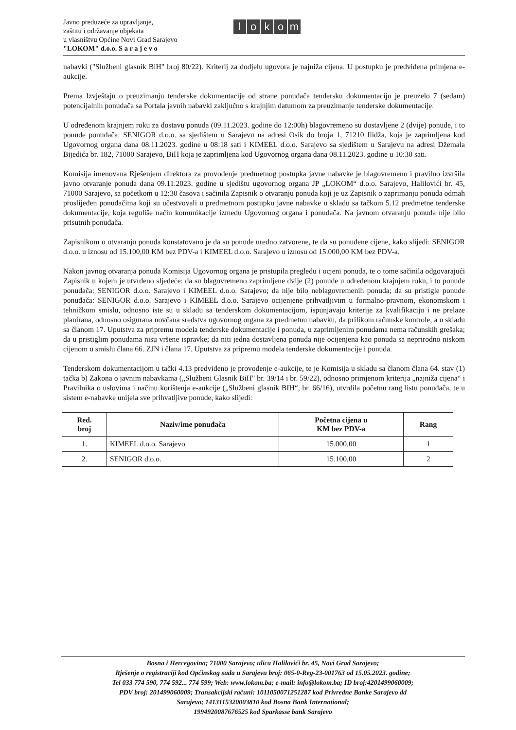Javno preduzeće za upravljanje,
zaštitu i održavanje objekata
u vlasništvu Općine Novi Grad Sarajevo
"LOKOM" d.o.o. S a r a j e v o
lokom
nabavki ("Službeni glasnik BiH" broj 80/22). Kriterij za dodjelu ugovora je najniža cijena. U postupku je predviđena primjena e-aukcije.
Prema Izvještaju o preuzimanju tenderske dokumentacije od strane ponuđača tendersku dokumentaciju je preuzelo 7 (sedam) potencijalnih ponuđača sa Portala javnih nabavki zaključno s krajnjim datumom za preuzimanje tenderske dokumentacije.
U određenom krajnjem roku za dostavu ponuda (09.11.2023. godine do 12:00h) blagovremeno su dostavljene 2 (dvije) ponude, i to ponude ponuđača: SENIGOR d.o.o. sa sjedištem u Sarajevu na adresi Osik do broja 1, 71210 Ilidža, koja je zaprimljena kod Ugovornog organa dana 08.11.2023. godine u 08:18 sati i KIMEEL d.o.o. Sarajevo sa sjedištem u Sarajevu na adresi Džemala Bijedića br. 182, 71000 Sarajevo, BiH koja je zaprimljena kod Ugovornog organa dana 08.11.2023. godine u 10:30 sati.
Komisija imenovana Rješenjem direktora za provođenje predmetnog postupka javne nabavke je blagovremeno i pravilno izvršila javno otvaranje ponuda dana 09.11.2023. godine u sjedištu ugovornog organa JP „LOKOM“ d.o.o. Sarajevo, Halilovići br. 45, 71000 Sarajevo, sa početkom u 12:30 časova i sačinila Zapisnik o otvaranju ponuda koji je uz Zapisnik o zaprimanju ponuda odmah proslijeđen ponuđačima koji su učestvovali u predmetnom postupku javne nabavke u skladu sa tačkom 5.12 predmetne tenderske dokumentacije, koja reguliše način komunikacije između Ugovornog organa i ponuđača. Na javnom otvaranju ponuda nije bilo prisutnih ponuđača.
Zapisnikom o otvaranju ponuda konstatovano je da su ponude uredno zatvorene, te da su ponuđene cijene, kako slijedi: SENIGOR d.o.o. u iznosu od 15.100,00 KM bez PDV-a i KIMEEL d.o.o. Sarajevo u iznosu od 15.000,00 KM bez PDV-a.
Nakon javnog otvaranja ponuda Komisija Ugovornog organa je pristupila pregledu i ocjeni ponuda, te o tome sačinila odgovarajući Zapisnik u kojem je utvrđeno sljedeće: da su blagovremeno zaprimljene dvije (2) ponude u određenom krajnjem roku, i to ponude ponuđača: SENIGOR d.o.o. Sarajevo i KIMEEL d.o.o. Sarajevo; da nije bilo neblagovremenih ponuda; da su pristigle ponude ponuđača: SENIGOR d.o.o. Sarajevo i KIMEEL d.o.o. Sarajevo ocijenjene prihvatljivim u formalno-pravnom, ekonomskom i tehničkom smislu, odnosno iste su u skladu sa tenderskom dokumentacijom, ispunjavaju kriterije za kvalifikaciju i ne prelaze planirana, odnosno osigurana novčana sredstva ugovornog organa za predmetnu nabavku, da prilikom računske kontrole, a u skladu sa članom 17. Uputstva za pripremu modela tenderske dokumentacije i ponuda, u zaprimljenim ponudama nema računskih grešaka; da u pristiglim ponudama nisu vršene ispravke; da niti jedna dostavljena ponuda nije ocijenjena kao ponuda sa neprirodno niskom cijenom u smislu člana 66. ZJN i člana 17. Uputstva za pripremu modela tenderske dokumentacije i ponuda.
Tenderskom dokumentacijom u tački 4.13 predviđeno je provođenje e-aukcije, te je Komisija u skladu sa članom člana 64. stav (1) tačka b) Zakona o javnim nabavkama („Službeni Glasnik BiH" br. 39/14 i br. 59/22), odnosno primjenom kriterija „najniža cijena“ i Pravilnika o uslovima i načinu korištenja e-aukcije („Službeni glasnik BIH“, br. 66/16), utvrdila početnu rang listu ponuđača, te u sistem e-nabavke unijela sve prihvatljive ponude, kako slijedi:
| Red. broj | Naziv/ime ponuđača | Početna cijena u KM bez PDV-a | Rang |
| --- | --- | --- | --- |
| 1. | KIMEEL d.o.o. Sarajevo | 15.000,00 | 1 |
| 2. | SENIGOR d.o.o. | 15.100,00 | 2 |
Bosna i Hercegovina; 71000 Sarajevo; ulica Halilovići br. 45, Novi Grad Sarajevo;
Rješenje o registraciji kod Općinskog suda u Sarajevu broj: 065-0-Reg-23-001763 od 15.05.2023. godine;
Tel 033 774 590, 774 592... 774 599; Web: www.lokom.ba; e-mail: info@lokom.ba; ID broj:4201499060009;
PDV broj: 201499060009; Transakcijski računi: 1011050071251287 kod Privredne Banke Sarajevo dd
Sarajevo; 1413115320003810 kod Bosna Bank International;
1994920087676525 kod Sparkasse bank Sarajevo